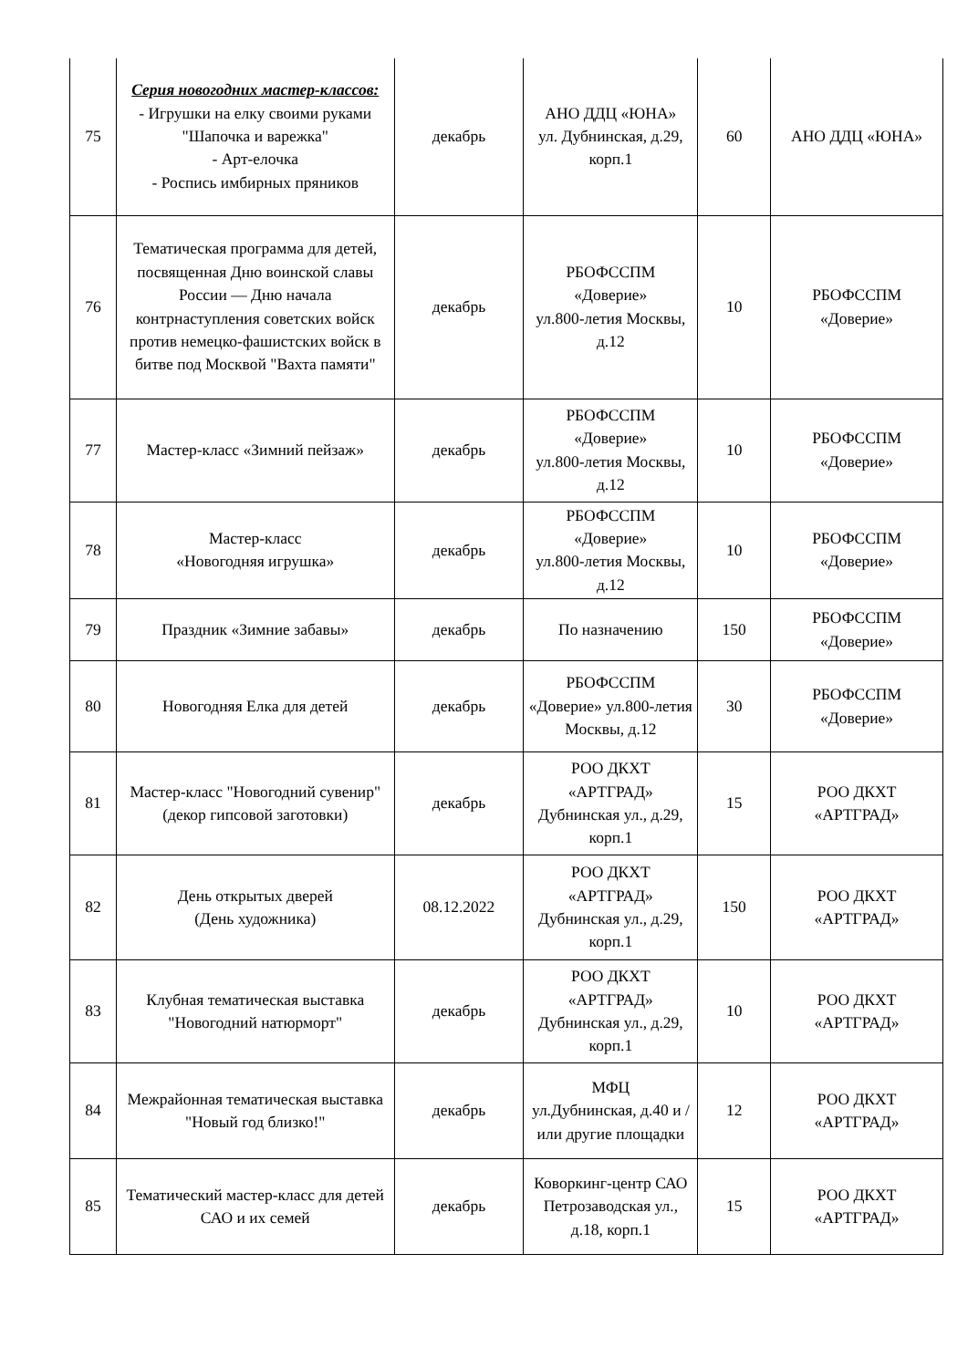| 75 | Серия новогодних мастер-классов: - Игрушки на елку своими руками "Шапочка и варежка" - Арт-елочка - Роспись имбирных пряников | декабрь | АНО ДДЦ «ЮНА» ул. Дубнинская, д.29, корп.1 | 60 | АНО ДДЦ «ЮНА» |
| 76 | Тематическая программа для детей, посвященная Дню воинской славы России — Дню начала контрнаступления советских войск против немецко-фашистских войск в битве под Москвой "Вахта памяти" | декабрь | РБОФССПМ «Доверие» ул.800-летия Москвы, д.12 | 10 | РБОФССПМ «Доверие» |
| 77 | Мастер-класс «Зимний пейзаж» | декабрь | РБОФССПМ «Доверие» ул.800-летия Москвы, д.12 | 10 | РБОФССПМ «Доверие» |
| 78 | Мастер-класс «Новогодняя игрушка» | декабрь | РБОФССПМ «Доверие» ул.800-летия Москвы, д.12 | 10 | РБОФССПМ «Доверие» |
| 79 | Праздник «Зимние забавы» | декабрь | По назначению | 150 | РБОФССПМ «Доверие» |
| 80 | Новогодняя Елка для детей | декабрь | РБОФССПМ «Доверие» ул.800-летия Москвы, д.12 | 30 | РБОФССПМ «Доверие» |
| 81 | Мастер-класс "Новогодний сувенир" (декор гипсовой заготовки) | декабрь | РОО ДКХТ «АРТГРАД» Дубнинская ул., д.29, корп.1 | 15 | РОО ДКХТ «АРТГРАД» |
| 82 | День открытых дверей (День художника) | 08.12.2022 | РОО ДКХТ «АРТГРАД» Дубнинская ул., д.29, корп.1 | 150 | РОО ДКХТ «АРТГРАД» |
| 83 | Клубная тематическая выставка "Новогодний натюрморт" | декабрь | РОО ДКХТ «АРТГРАД» Дубнинская ул., д.29, корп.1 | 10 | РОО ДКХТ «АРТГРАД» |
| 84 | Межрайонная тематическая выставка "Новый год близко!" | декабрь | МФЦ ул.Дубнинская, д.40 и / или другие площадки | 12 | РОО ДКХТ «АРТГРАД» |
| 85 | Тематический мастер-класс для детей САО и их семей | декабрь | Коворкинг-центр САО Петрозаводская ул., д.18, корп.1 | 15 | РОО ДКХТ «АРТГРАД» |